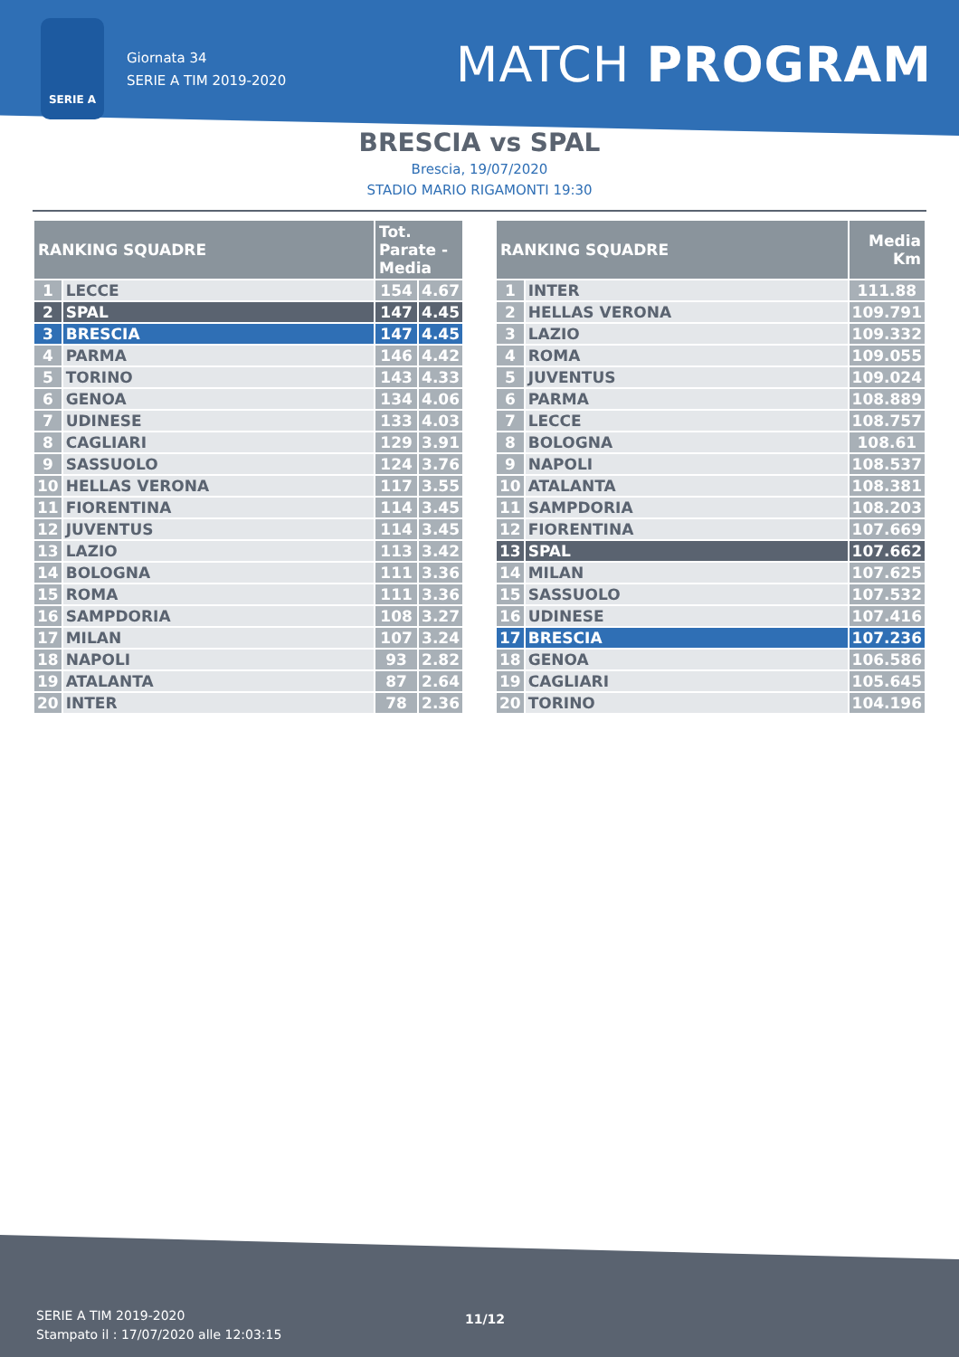SERIE A
Giornata 34
SERIE A TIM 2019-2020
MATCH PROGRAM
BRESCIA vs SPAL
Brescia, 19/07/2020
STADIO MARIO RIGAMONTI 19:30
| RANKING SQUADRE | | Tot. Parate - Media | |
| --- | --- | --- | --- |
| 1 | LECCE | 154 | 4.67 |
| 2 | SPAL | 147 | 4.45 |
| 3 | BRESCIA | 147 | 4.45 |
| 4 | PARMA | 146 | 4.42 |
| 5 | TORINO | 143 | 4.33 |
| 6 | GENOA | 134 | 4.06 |
| 7 | UDINESE | 133 | 4.03 |
| 8 | CAGLIARI | 129 | 3.91 |
| 9 | SASSUOLO | 124 | 3.76 |
| 10 | HELLAS VERONA | 117 | 3.55 |
| 11 | FIORENTINA | 114 | 3.45 |
| 12 | JUVENTUS | 114 | 3.45 |
| 13 | LAZIO | 113 | 3.42 |
| 14 | BOLOGNA | 111 | 3.36 |
| 15 | ROMA | 111 | 3.36 |
| 16 | SAMPDORIA | 108 | 3.27 |
| 17 | MILAN | 107 | 3.24 |
| 18 | NAPOLI | 93 | 2.82 |
| 19 | ATALANTA | 87 | 2.64 |
| 20 | INTER | 78 | 2.36 |
| RANKING SQUADRE | | Media Km |
| --- | --- | --- |
| 1 | INTER | 111.88 |
| 2 | HELLAS VERONA | 109.791 |
| 3 | LAZIO | 109.332 |
| 4 | ROMA | 109.055 |
| 5 | JUVENTUS | 109.024 |
| 6 | PARMA | 108.889 |
| 7 | LECCE | 108.757 |
| 8 | BOLOGNA | 108.61 |
| 9 | NAPOLI | 108.537 |
| 10 | ATALANTA | 108.381 |
| 11 | SAMPDORIA | 108.203 |
| 12 | FIORENTINA | 107.669 |
| 13 | SPAL | 107.662 |
| 14 | MILAN | 107.625 |
| 15 | SASSUOLO | 107.532 |
| 16 | UDINESE | 107.416 |
| 17 | BRESCIA | 107.236 |
| 18 | GENOA | 106.586 |
| 19 | CAGLIARI | 105.645 |
| 20 | TORINO | 104.196 |
SERIE A TIM 2019-2020
Stampato il : 17/07/2020 alle 12:03:15
11/12